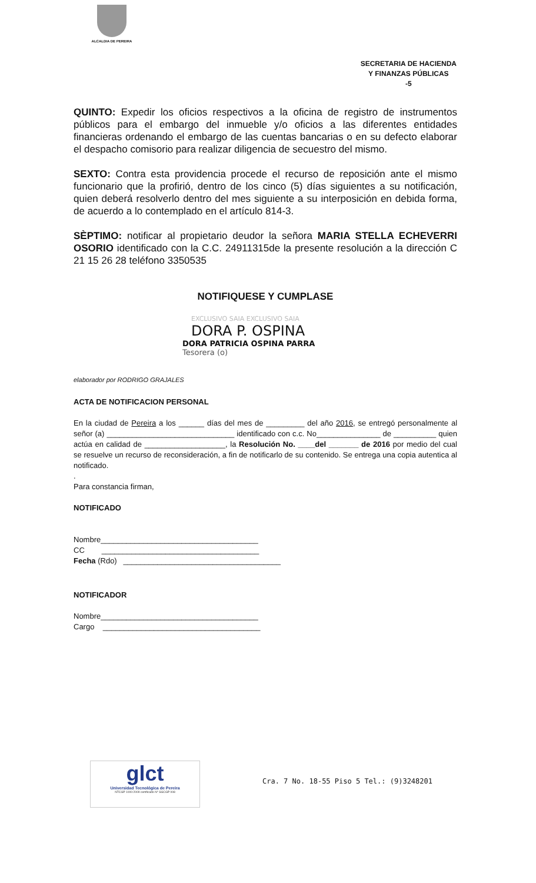ALCALDIA DE PEREIRA
SECRETARIA DE HACIENDA
Y FINANZAS PÚBLICAS
-5
QUINTO: Expedir los oficios respectivos a la oficina de registro de instrumentos públicos para el embargo del inmueble y/o oficios a las diferentes entidades financieras ordenando el embargo de las cuentas bancarias o en su defecto elaborar el despacho comisorio para realizar diligencia de secuestro del mismo.
SEXTO: Contra esta providencia procede el recurso de reposición ante el mismo funcionario que la profirió, dentro de los cinco (5) días siguientes a su notificación, quien deberá resolverlo dentro del mes siguiente a su interposición en debida forma, de acuerdo a lo contemplado en el artículo 814-3.
SÈPTIMO: notificar al propietario deudor la señora MARIA STELLA ECHEVERRI OSORIO identificado con la C.C. 24911315de la presente resolución a la dirección C 21 15 26 28 teléfono 3350535
NOTIFIQUESE Y CUMPLASE
EXCLUSIVO SAIA EXCLUSIVO SAIA
DORA P. OSPINA
DORA PATRICIA OSPINA PARRA
Tesorera (o)
elaborador por RODRIGO GRAJALES
ACTA DE NOTIFICACION PERSONAL
En la ciudad de Pereira a los ______ días del mes de _________ del año 2016, se entregó personalmente al señor (a) ______________________________ identificado con c.c. No_______________ de __________ quien actúa en calidad de ___________________, la Resolución No. ____del _______ de 2016 por medio del cual se resuelve un recurso de reconsideración, a fin de notificarlo de su contenido. Se entrega una copia autentica al notificado.
.
Para constancia firman,
NOTIFICADO
Nombre_____________________________________
CC _____________________________________
Fecha (Rdo) _____________________________________
NOTIFICADOR
Nombre_____________________________________
Cargo _____________________________________
glct
Universidad Tecnológica de Pereira
NTCGP 1000:2009 certificado N° SGCGP 008
Cra. 7 No. 18-55 Piso 5 Tel.: (9)3248201